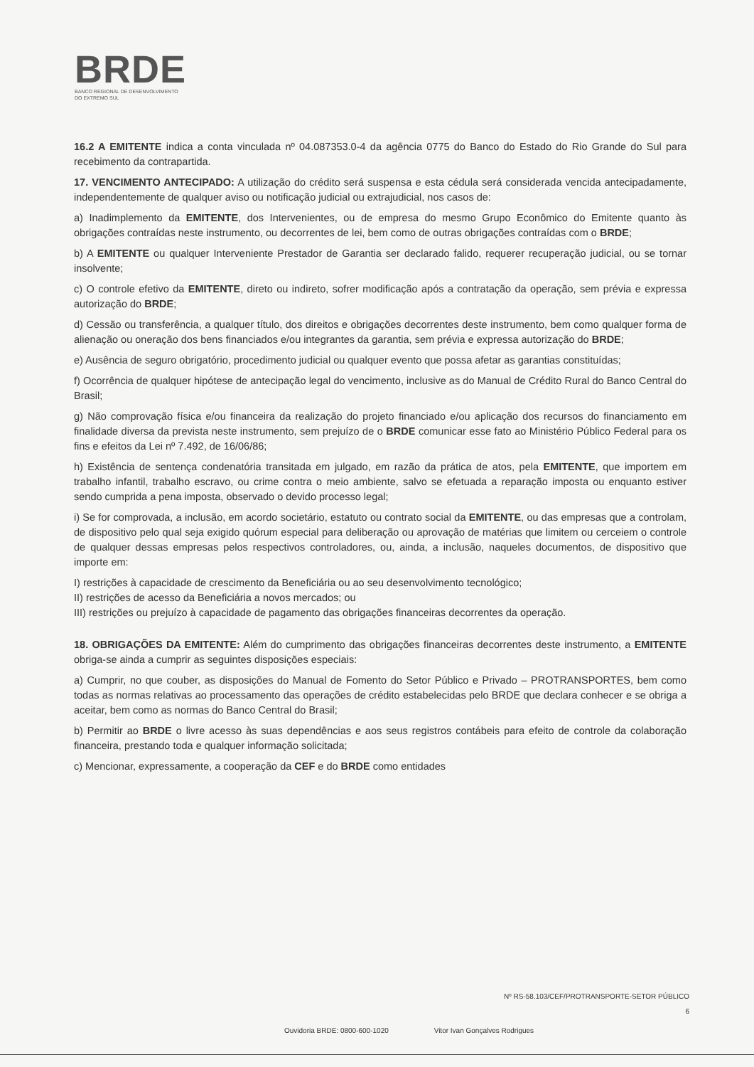BRDE
BANCO REGIONAL DE DESENVOLVIMENTO
DO EXTREMO SUL
16.2 A EMITENTE indica a conta vinculada nº 04.087353.0-4 da agência 0775 do Banco do Estado do Rio Grande do Sul para recebimento da contrapartida.
17. VENCIMENTO ANTECIPADO: A utilização do crédito será suspensa e esta cédula será considerada vencida antecipadamente, independentemente de qualquer aviso ou notificação judicial ou extrajudicial, nos casos de:
a) Inadimplemento da EMITENTE, dos Intervenientes, ou de empresa do mesmo Grupo Econômico do Emitente quanto às obrigações contraídas neste instrumento, ou decorrentes de lei, bem como de outras obrigações contraídas com o BRDE;
b) A EMITENTE ou qualquer Interveniente Prestador de Garantia ser declarado falido, requerer recuperação judicial, ou se tornar insolvente;
c) O controle efetivo da EMITENTE, direto ou indireto, sofrer modificação após a contratação da operação, sem prévia e expressa autorização do BRDE;
d) Cessão ou transferência, a qualquer título, dos direitos e obrigações decorrentes deste instrumento, bem como qualquer forma de alienação ou oneração dos bens financiados e/ou integrantes da garantia, sem prévia e expressa autorização do BRDE;
e) Ausência de seguro obrigatório, procedimento judicial ou qualquer evento que possa afetar as garantias constituídas;
f) Ocorrência de qualquer hipótese de antecipação legal do vencimento, inclusive as do Manual de Crédito Rural do Banco Central do Brasil;
g) Não comprovação física e/ou financeira da realização do projeto financiado e/ou aplicação dos recursos do financiamento em finalidade diversa da prevista neste instrumento, sem prejuízo de o BRDE comunicar esse fato ao Ministério Público Federal para os fins e efeitos da Lei nº 7.492, de 16/06/86;
h) Existência de sentença condenatória transitada em julgado, em razão da prática de atos, pela EMITENTE, que importem em trabalho infantil, trabalho escravo, ou crime contra o meio ambiente, salvo se efetuada a reparação imposta ou enquanto estiver sendo cumprida a pena imposta, observado o devido processo legal;
i) Se for comprovada, a inclusão, em acordo societário, estatuto ou contrato social da EMITENTE, ou das empresas que a controlam, de dispositivo pelo qual seja exigido quórum especial para deliberação ou aprovação de matérias que limitem ou cerceiem o controle de qualquer dessas empresas pelos respectivos controladores, ou, ainda, a inclusão, naqueles documentos, de dispositivo que importe em:
I) restrições à capacidade de crescimento da Beneficiária ou ao seu desenvolvimento tecnológico;
II) restrições de acesso da Beneficiária a novos mercados; ou
III) restrições ou prejuízo à capacidade de pagamento das obrigações financeiras decorrentes da operação.
18. OBRIGAÇÕES DA EMITENTE: Além do cumprimento das obrigações financeiras decorrentes deste instrumento, a EMITENTE obriga-se ainda a cumprir as seguintes disposições especiais:
a) Cumprir, no que couber, as disposições do Manual de Fomento do Setor Público e Privado – PROTRANSPORTES, bem como todas as normas relativas ao processamento das operações de crédito estabelecidas pelo BRDE que declara conhecer e se obriga a aceitar, bem como as normas do Banco Central do Brasil;
b) Permitir ao BRDE o livre acesso às suas dependências e aos seus registros contábeis para efeito de controle da colaboração financeira, prestando toda e qualquer informação solicitada;
c) Mencionar, expressamente, a cooperação da CEF e do BRDE como entidades
Nº RS-58.103/CEF/PROTRANSPORTE-SETOR PÚBLICO
6
Ouvidoria BRDE: 0800-600-1020 Vitor Ivan Gonçalves Rodrigues